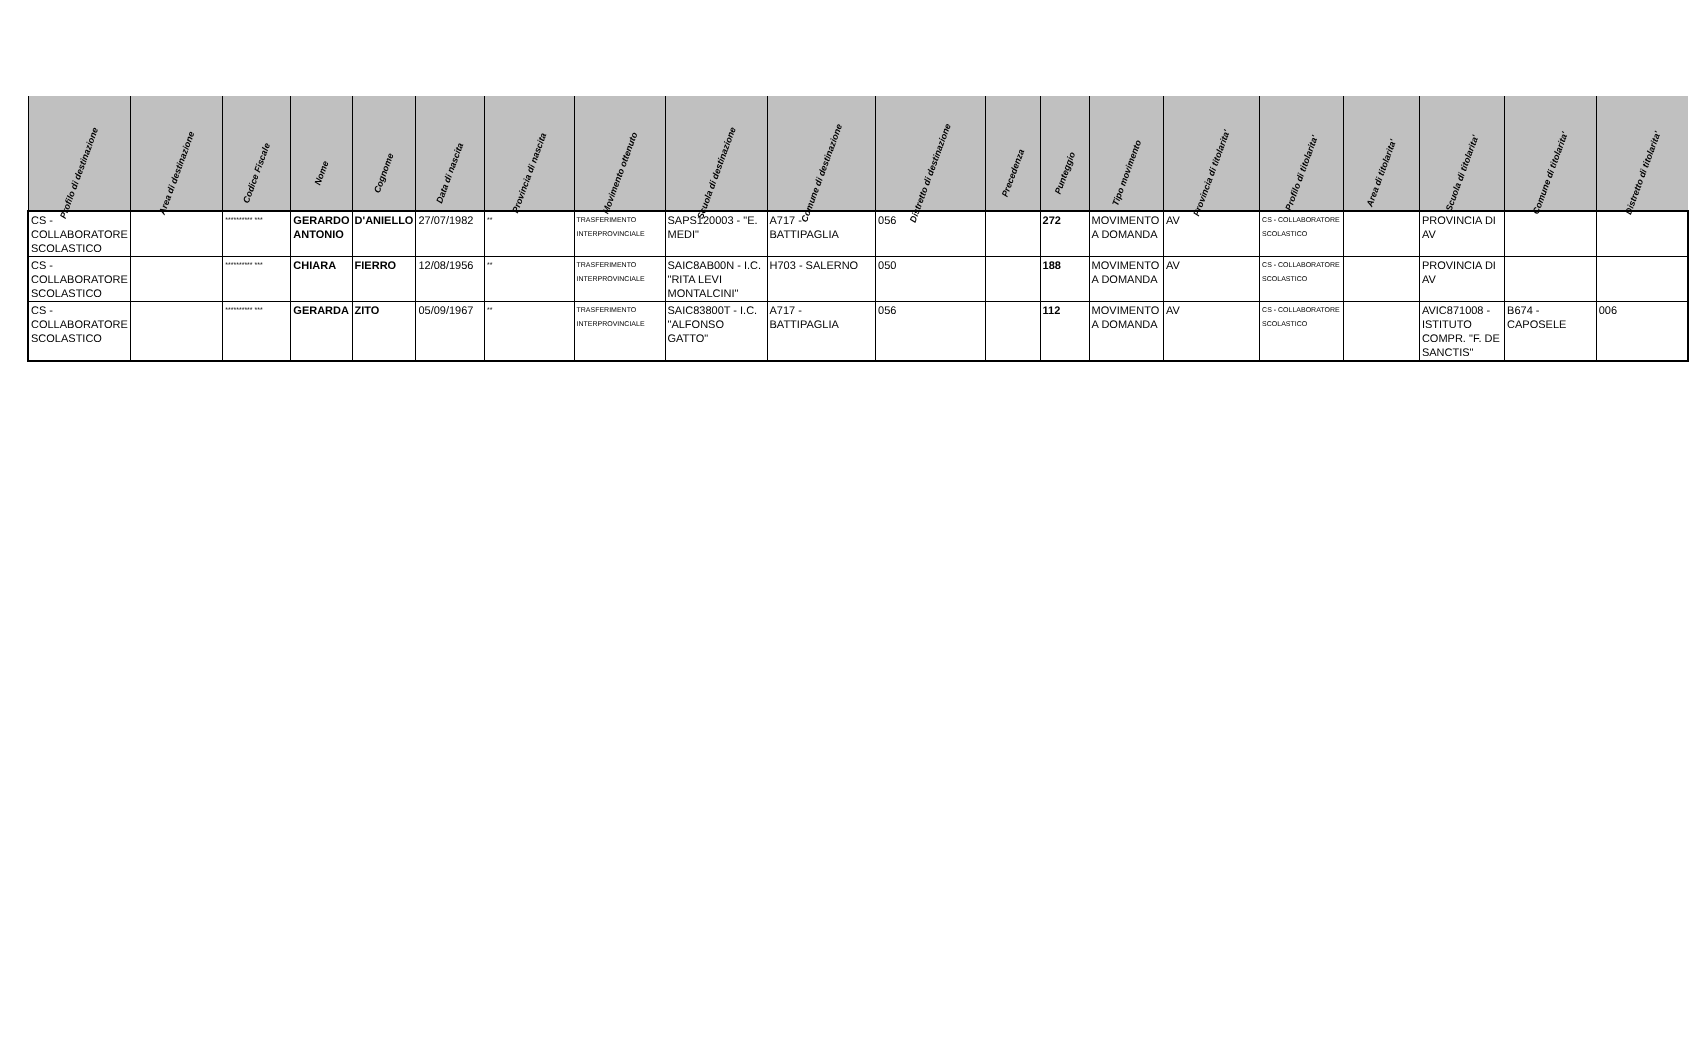| Profilo di destinazione | Area di destinazione | Codice Fiscale | Nome | Cognome | Data di nascita | Provincia di nascita | Movimento ottenuto | Scuola di destinazione | Comune di destinazione | Distretto di destinazione | Precedenza | Punteggio | Tipo movimento | Provincia di titolarita' | Profilo di titolarita' | Area di titolarita' | Scuola di titolarita' | Comune di titolarita' | Distretto di titolarita' |
| --- | --- | --- | --- | --- | --- | --- | --- | --- | --- | --- | --- | --- | --- | --- | --- | --- | --- | --- | --- |
| CS - COLLABORATORE SCOLASTICO | | ********** *** | GERARDO ANTONIO | D'ANIELLO | 27/07/1982 | ** | TRASFERIMENTO INTERPROVINCIALE | SAPS120003 - "E. MEDI" | A717 - BATTIPAGLIA | 056 | | 272 | MOVIMENTO A DOMANDA | AV | CS - COLLABORATORE SCOLASTICO | | PROVINCIA DI AV | | |
| CS - COLLABORATORE SCOLASTICO | | ********** *** | CHIARA | FIERRO | 12/08/1956 | ** | TRASFERIMENTO INTERPROVINCIALE | SAIC8AB00N - I.C. "RITA LEVI MONTALCINI" | H703 - SALERNO | 050 | | 188 | MOVIMENTO A DOMANDA | AV | CS - COLLABORATORE SCOLASTICO | | PROVINCIA DI AV | | |
| CS - COLLABORATORE SCOLASTICO | | ********** *** | GERARDA | ZITO | 05/09/1967 | ** | TRASFERIMENTO INTERPROVINCIALE | SAIC83800T - I.C. "ALFONSO GATTO" | A717 - BATTIPAGLIA | 056 | | 112 | MOVIMENTO A DOMANDA | AV | CS - COLLABORATORE SCOLASTICO | | AVIC871008 - ISTITUTO COMPR. "F. DE SANCTIS" | B674 - CAPOSELE | 006 |